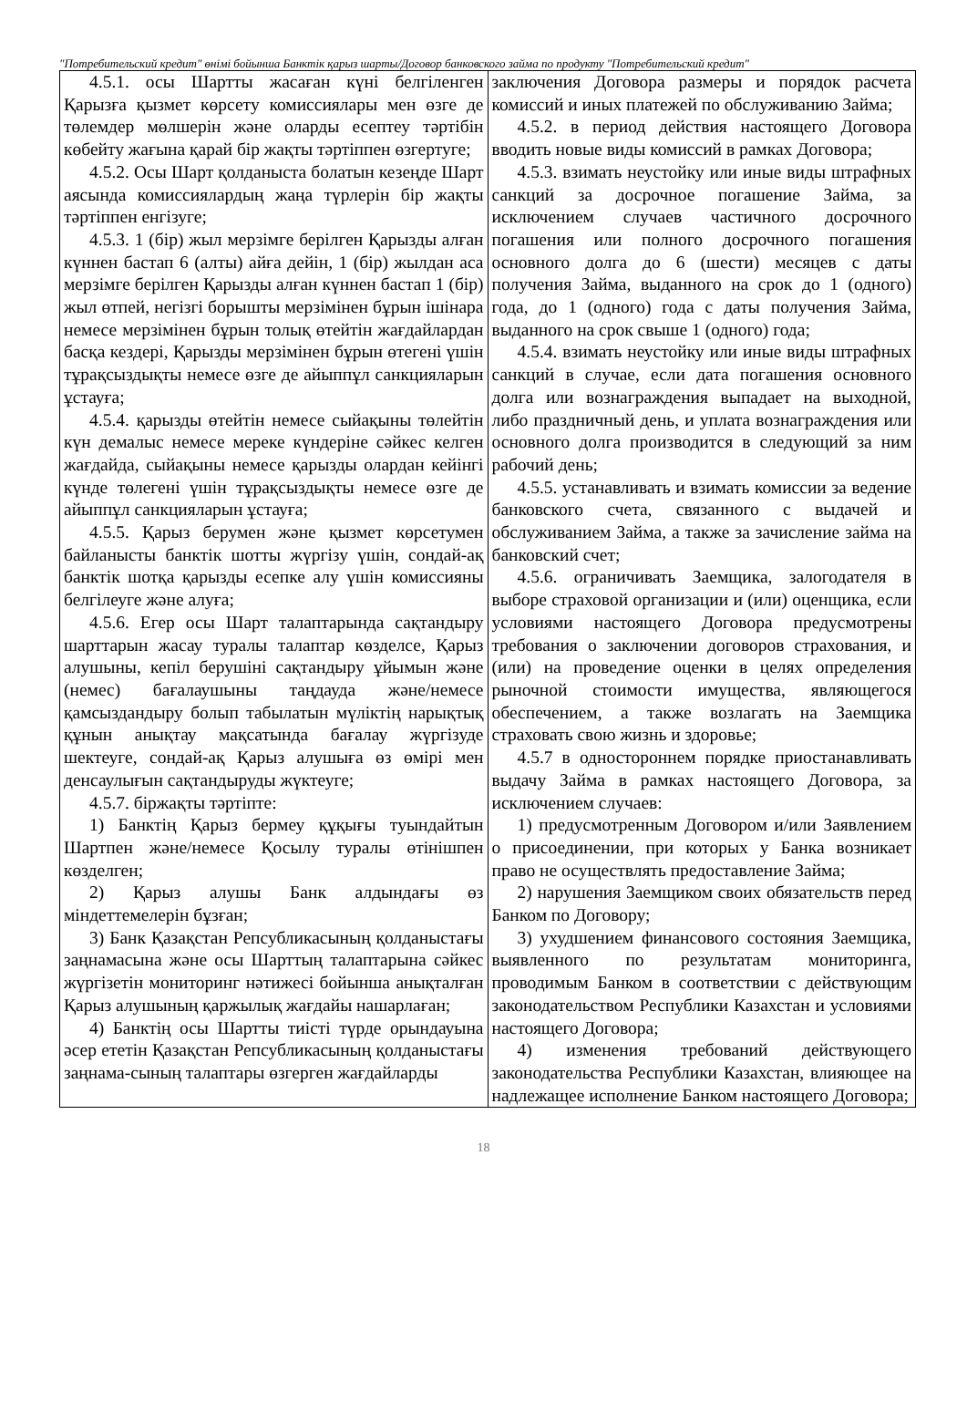"Потребительский кредит" өнімі бойынша Банктік қарыз шарты/Договор банковского займа по продукту "Потребительский кредит"
| 4.5.1. осы Шартты жасаған күні белгіленген Қарызға қызмет көрсету комиссиялары мен өзге де төлемдер мөлшерін және оларды есептеу тәртібін көбейту жағына қарай бір жақты тәртіппен өзгертуге; 4.5.2. Осы Шарт қолданыста болатын кезеңде Шарт аясында комиссиялардың жаңа түрлерін бір жақты тәртіппен енгізуге; 4.5.3. 1 (бір) жыл мерзімге берілген Қарызды алған күннен бастап 6 (алты) айға дейін, 1 (бір) жылдан аса мерзімге берілген Қарызды алған күннен бастап 1 (бір) жыл өтпей, негізгі борышты мерзімінен бұрын ішінара немесе мерзімінен бұрын толық өтейтін жағдайлардан басқа кездері, Қарызды мерзімінен бұрын өтегені үшін тұрақсыздықты немесе өзге де айыппұл санкцияларын ұстауға; 4.5.4. қарызды өтейтін немесе сыйақыны төлейтін күн демалыс немесе мереке күндеріне сәйкес келген жағдайда, сыйақыны немесе қарызды олардан кейінгі күнде төлегені үшін тұрақсыздықты немесе өзге де айыппұл санкцияларын ұстауға; 4.5.5. Қарыз берумен және қызмет көрсетумен байланысты банктік шотты жүргізу үшін, сондай-ақ банктік шотқа қарызды есепке алу үшін комиссияны белгілеуге және алуға; 4.5.6. Егер осы Шарт талаптарында сақтандыру шарттарын жасау туралы талаптар көзделсе, Қарыз алушыны, кепіл берушіні сақтандыру ұйымын және (немес) бағалаушыны таңдауда және/немесе қамсыздандыру болып табылатын мүліктің нарықтық құнын анықтау мақсатында бағалау жүргізуде шектеуге, сондай-ақ Қарыз алушыға өз өмірі мен денсаулығын сақтандыруды жүктеуге; 4.5.7. біржақты тәртіпте: 1) Банктің Қарыз бермеу құқығы туындайтын Шартпен және/немесе Қосылу туралы өтінішпен көзделген; 2) Қарыз алушы Банк алдындағы өз міндеттемелерін бұзған; 3) Банк Қазақстан Репсубликасының қолданыстағы заңнамасына және осы Шарттың талаптарына сәйкес жүргізетін мониторинг нәтижесі бойынша анықталған Қарыз алушының қаржылық жағдайы нашарлаған; 4) Банктің осы Шартты тиісті түрде орындауына әсер ететін Қазақстан Репсубликасының қолданыстағы заңнама-сының талаптары өзгерген жағдайларды | заключения Договора размеры и порядок расчета комиссий и иных платежей по обслуживанию Займа; 4.5.2. в период действия настоящего Договора вводить новые виды комиссий в рамках Договора; 4.5.3. взимать неустойку или иные виды штрафных санкций за досрочное погашение Займа, за исключением случаев частичного досрочного погашения или полного досрочного погашения основного долга до 6 (шести) месяцев с даты получения Займа, выданного на срок до 1 (одного) года, до 1 (одного) года с даты получения Займа, выданного на срок свыше 1 (одного) года; 4.5.4. взимать неустойку или иные виды штрафных санкций в случае, если дата погашения основного долга или вознаграждения выпадает на выходной, либо праздничный день, и уплата вознаграждения или основного долга производится в следующий за ним рабочий день; 4.5.5. устанавливать и взимать комиссии за ведение банковского счета, связанного с выдачей и обслуживанием Займа, а также за зачисление займа на банковский счет; 4.5.6. ограничивать Заемщика, залогодателя в выборе страховой организации и (или) оценщика, если условиями настоящего Договора предусмотрены требования о заключении договоров страхования, и (или) на проведение оценки в целях определения рыночной стоимости имущества, являющегося обеспечением, а также возлагать на Заемщика страховать свою жизнь и здоровье; 4.5.7 в одностороннем порядке приостанавливать выдачу Займа в рамках настоящего Договора, за исключением случаев: 1) предусмотренным Договором и/или Заявлением о присоединении, при которых у Банка возникает право не осуществлять предоставление Займа; 2) нарушения Заемщиком своих обязательств перед Банком по Договору; 3) ухудшением финансового состояния Заемщика, выявленного по результатам мониторинга, проводимым Банком в соответствии с действующим законодательством Республики Казахстан и условиями настоящего Договора; 4) изменения требований действующего законодательства Республики Казахстан, влияющее на надлежащее исполнение Банком настоящего Договора; |
18